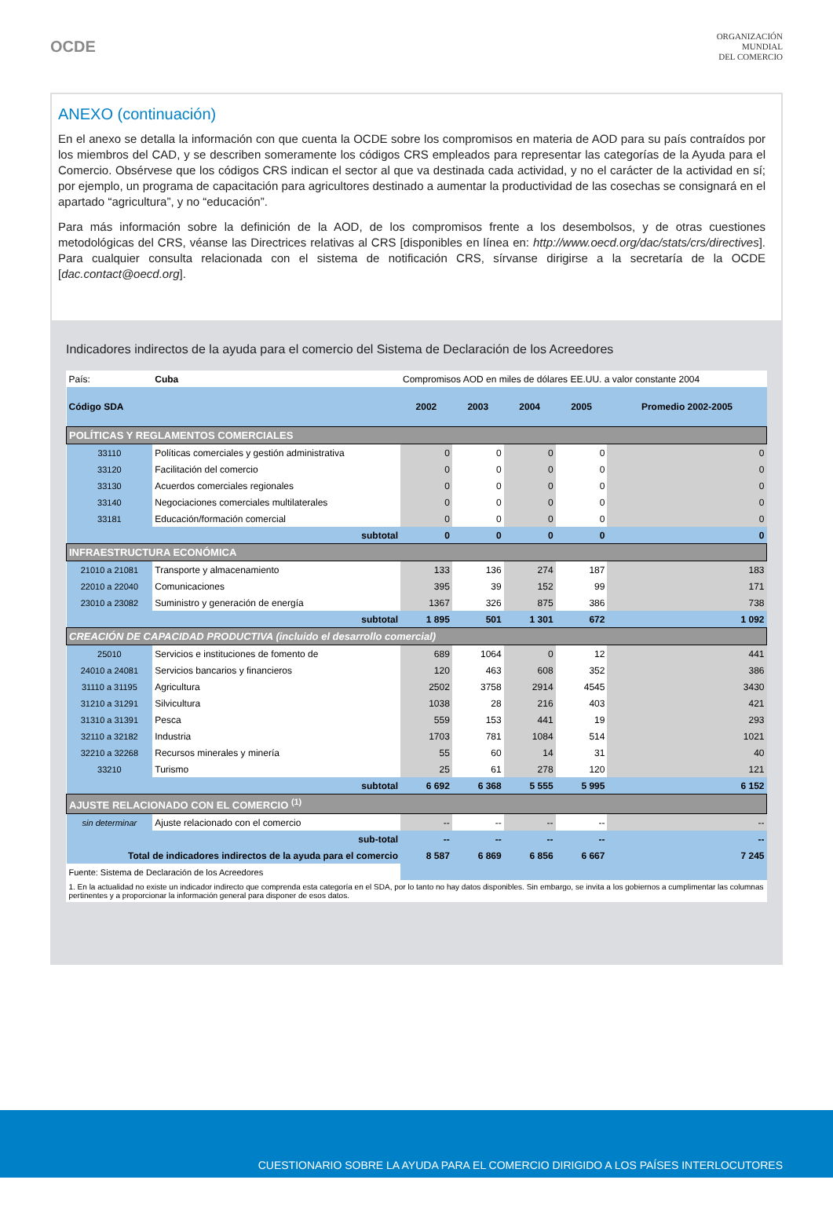OCDE
ORGANIZACIÓN
MUNDIAL
DEL COMERCIO
ANEXO (continuación)
En el anexo se detalla la información con que cuenta la OCDE sobre los compromisos en materia de AOD para su país contraídos por los miembros del CAD, y se describen someramente los códigos CRS empleados para representar las categorías de la Ayuda para el Comercio. Obsérvese que los códigos CRS indican el sector al que va destinada cada actividad, y no el carácter de la actividad en sí; por ejemplo, un programa de capacitación para agricultores destinado a aumentar la productividad de las cosechas se consignará en el apartado “agricultura”, y no “educación”.
Para más información sobre la definición de la AOD, de los compromisos frente a los desembolsos, y de otras cuestiones metodológicas del CRS, véanse las Directrices relativas al CRS [disponibles en línea en: http://www.oecd.org/dac/stats/crs/directives]. Para cualquier consulta relacionada con el sistema de notificación CRS, sírvanse dirigirse a la secretaría de la OCDE [dac.contact@oecd.org].
Indicadores indirectos de la ayuda para el comercio del Sistema de Declaración de los Acreedores
| País: | Cuba | Compromisos AOD en miles de dólares EE.UU. a valor constante 2004 | | | | |
| Código SDA | | 2002 | 2003 | 2004 | 2005 | Promedio 2002-2005 |
| POLÍTICAS Y REGLAMENTOS COMERCIALES | | | | | | |
| 33110 | Políticas comerciales y gestión administrativa | 0 | 0 | 0 | 0 | 0 |
| 33120 | Facilitación del comercio | 0 | 0 | 0 | 0 | 0 |
| 33130 | Acuerdos comerciales regionales | 0 | 0 | 0 | 0 | 0 |
| 33140 | Negociaciones comerciales multilaterales | 0 | 0 | 0 | 0 | 0 |
| 33181 | Educación/formación comercial | 0 | 0 | 0 | 0 | 0 |
| | subtotal | 0 | 0 | 0 | 0 | 0 |
| INFRAESTRUCTURA ECONÓMICA | | | | | | |
| 21010 a 21081 | Transporte y almacenamiento | 133 | 136 | 274 | 187 | 183 |
| 22010 a 22040 | Comunicaciones | 395 | 39 | 152 | 99 | 171 |
| 23010 a 23082 | Suministro y generación de energía | 1367 | 326 | 875 | 386 | 738 |
| | subtotal | 1 895 | 501 | 1 301 | 672 | 1 092 |
| CREACIÓN DE CAPACIDAD PRODUCTIVA (incluido el desarrollo comercial) | | | | | | |
| 25010 | Servicios e instituciones de fomento de | 689 | 1064 | 0 | 12 | 441 |
| 24010 a 24081 | Servicios bancarios y financieros | 120 | 463 | 608 | 352 | 386 |
| 31110 a 31195 | Agricultura | 2502 | 3758 | 2914 | 4545 | 3430 |
| 31210 a 31291 | Silvicultura | 1038 | 28 | 216 | 403 | 421 |
| 31310 a 31391 | Pesca | 559 | 153 | 441 | 19 | 293 |
| 32110 a 32182 | Industria | 1703 | 781 | 1084 | 514 | 1021 |
| 32210 a 32268 | Recursos minerales y minería | 55 | 60 | 14 | 31 | 40 |
| 33210 | Turismo | 25 | 61 | 278 | 120 | 121 |
| | subtotal | 6 692 | 6 368 | 5 555 | 5 995 | 6 152 |
| AJUSTE RELACIONADO CON EL COMERCIO <sup>(1)</sup> | | | | | | |
| sin determinar | Ajuste relacionado con el comercio | -- | -- | -- | -- | -- |
| | sub-total | -- | -- | -- | -- | -- |
| Total de indicadores indirectos de la ayuda para el comercio | | 8 587 | 6 869 | 6 856 | 6 667 | 7 245 |
| Fuente: Sistema de Declaración de los Acreedores | | | | | | |
| 1. En la actualidad no existe un indicador indirecto que comprenda esta categoría en el SDA, por lo tanto no hay datos disponibles. Sin embargo, se invita a los gobiernos a cumplimentar las columnas pertinentes y a proporcionar la información general para disponer de esos datos. | | | | | | |
CUESTIONARIO SOBRE LA AYUDA PARA EL COMERCIO DIRIGIDO A LOS PAÍSES INTERLOCUTORES